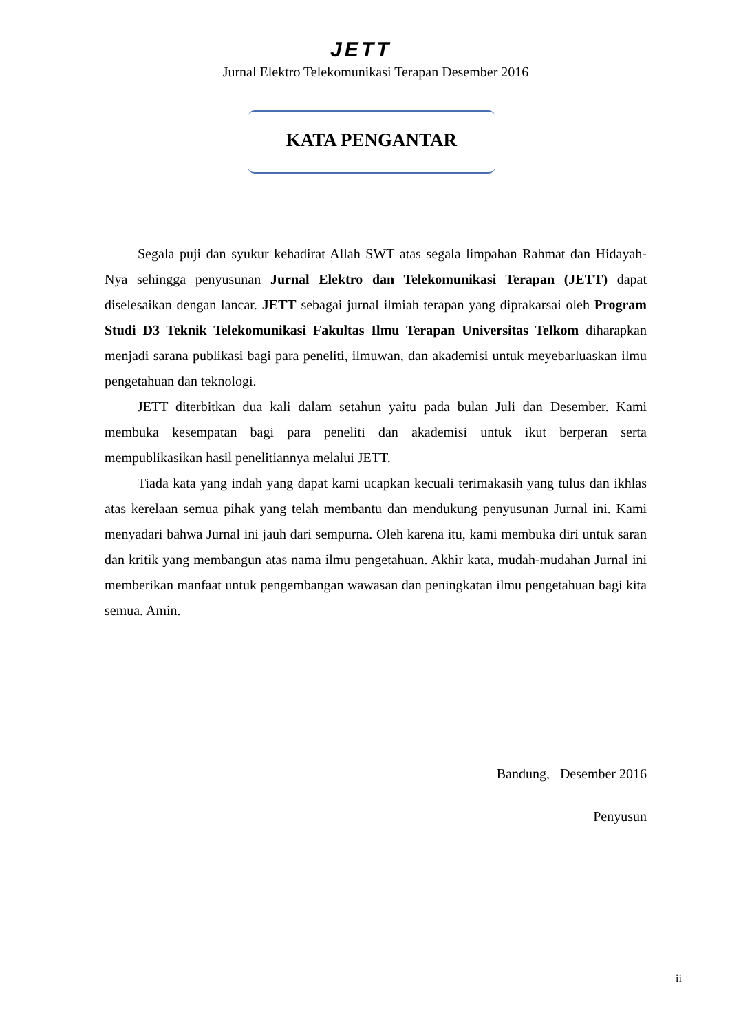JETT
Jurnal Elektro Telekomunikasi Terapan Desember 2016
KATA PENGANTAR
Segala puji dan syukur kehadirat Allah SWT atas segala limpahan Rahmat dan Hidayah-Nya sehingga penyusunan Jurnal Elektro dan Telekomunikasi Terapan (JETT) dapat diselesaikan dengan lancar. JETT sebagai jurnal ilmiah terapan yang diprakarsai oleh Program Studi D3 Teknik Telekomunikasi Fakultas Ilmu Terapan Universitas Telkom diharapkan menjadi sarana publikasi bagi para peneliti, ilmuwan, dan akademisi untuk meyebarluaskan ilmu pengetahuan dan teknologi.
JETT diterbitkan dua kali dalam setahun yaitu pada bulan Juli dan Desember. Kami membuka kesempatan bagi para peneliti dan akademisi untuk ikut berperan serta mempublikasikan hasil penelitiannya melalui JETT.
Tiada kata yang indah yang dapat kami ucapkan kecuali terimakasih yang tulus dan ikhlas atas kerelaan semua pihak yang telah membantu dan mendukung penyusunan Jurnal ini. Kami menyadari bahwa Jurnal ini jauh dari sempurna. Oleh karena itu, kami membuka diri untuk saran dan kritik yang membangun atas nama ilmu pengetahuan. Akhir kata, mudah-mudahan Jurnal ini memberikan manfaat untuk pengembangan wawasan dan peningkatan ilmu pengetahuan bagi kita semua. Amin.
Bandung, Desember 2016
Penyusun
ii